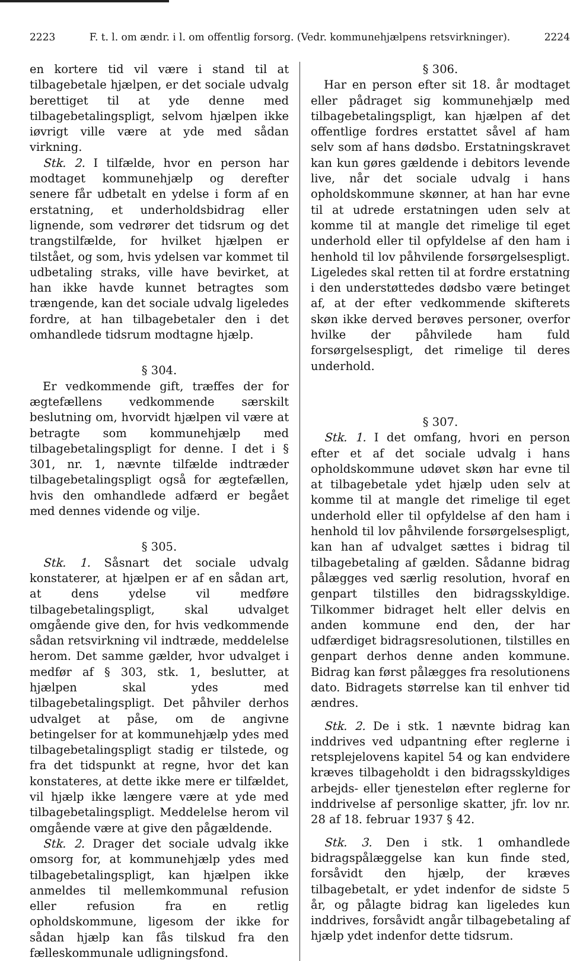2223 F. t. l. om ændr. i l. om offentlig forsorg. (Vedr. kommunehjælpens retsvirkninger). 2224
en kortere tid vil være i stand til at tilbagebetale hjælpen, er det sociale udvalg berettiget til at yde denne med tilbagebetalingspligt, selvom hjælpen ikke iøvrigt ville være at yde med sådan virkning.
Stk. 2. I tilfælde, hvor en person har modtaget kommunehjælp og derefter senere får udbetalt en ydelse i form af en erstatning, et underholdsbidrag eller lignende, som vedrører det tidsrum og det trangstilfælde, for hvilket hjælpen er tilstået, og som, hvis ydelsen var kommet til udbetaling straks, ville have bevirket, at han ikke havde kunnet betragtes som trængende, kan det sociale udvalg ligeledes fordre, at han tilbagebetaler den i det omhandlede tidsrum modtagne hjælp.
§ 304.
Er vedkommende gift, træffes der for ægtefællens vedkommende særskilt beslutning om, hvorvidt hjælpen vil være at betragte som kommunehjælp med tilbagebetalingspligt for denne. I det i § 301, nr. 1, nævnte tilfælde indtræder tilbagebetalingspligt også for ægtefællen, hvis den omhandlede adfærd er begået med dennes vidende og vilje.
§ 305.
Stk. 1. Såsnart det sociale udvalg konstaterer, at hjælpen er af en sådan art, at dens ydelse vil medføre tilbagebetalingspligt, skal udvalget omgående give den, for hvis vedkommende sådan retsvirkning vil indtræde, meddelelse herom. Det samme gælder, hvor udvalget i medfør af § 303, stk. 1, beslutter, at hjælpen skal ydes med tilbagebetalingspligt. Det påhviler derhos udvalget at påse, om de angivne betingelser for at kommunehjælp ydes med tilbagebetalingspligt stadig er tilstede, og fra det tidspunkt at regne, hvor det kan konstateres, at dette ikke mere er tilfældet, vil hjælp ikke længere være at yde med tilbagebetalingspligt. Meddelelse herom vil omgående være at give den pågældende.
Stk. 2. Drager det sociale udvalg ikke omsorg for, at kommunehjælp ydes med tilbagebetalingspligt, kan hjælpen ikke anmeldes til mellemkommunal refusion eller refusion fra en retlig opholdskommune, ligesom der ikke for sådan hjælp kan fås tilskud fra den fælleskommunale udligningsfond.
§ 306.
Har en person efter sit 18. år modtaget eller pådraget sig kommunehjælp med tilbagebetalingspligt, kan hjælpen af det offentlige fordres erstattet såvel af ham selv som af hans dødsbo. Erstatningskravet kan kun gøres gældende i debitors levende live, når det sociale udvalg i hans opholdskommune skønner, at han har evne til at udrede erstatningen uden selv at komme til at mangle det rimelige til eget underhold eller til opfyldelse af den ham i henhold til lov påhvilende forsørgelsespligt. Ligeledes skal retten til at fordre erstatning i den understøttedes dødsbo være betinget af, at der efter vedkommende skifterets skøn ikke derved berøves personer, overfor hvilke der påhvilede ham fuld forsørgelsespligt, det rimelige til deres underhold.
§ 307.
Stk. 1. I det omfang, hvori en person efter et af det sociale udvalg i hans opholdskommune udøvet skøn har evne til at tilbagebetale ydet hjælp uden selv at komme til at mangle det rimelige til eget underhold eller til opfyldelse af den ham i henhold til lov påhvilende forsørgelsespligt, kan han af udvalget sættes i bidrag til tilbagebetaling af gælden. Sådanne bidrag pålægges ved særlig resolution, hvoraf en genpart tilstilles den bidragsskyldige. Tilkommer bidraget helt eller delvis en anden kommune end den, der har udfærdiget bidragsresolutionen, tilstilles en genpart derhos denne anden kommune. Bidrag kan først pålægges fra resolutionens dato. Bidragets størrelse kan til enhver tid ændres.
Stk. 2. De i stk. 1 nævnte bidrag kan inddrives ved udpantning efter reglerne i retsplejelovens kapitel 54 og kan endvidere kræves tilbageholdt i den bidragsskyldiges arbejds- eller tjenesteløn efter reglerne for inddrivelse af personlige skatter, jfr. lov nr. 28 af 18. februar 1937 § 42.
Stk. 3. Den i stk. 1 omhandlede bidragspålæggelse kan kun finde sted, forsåvidt den hjælp, der kræves tilbagebetalt, er ydet indenfor de sidste 5 år, og pålagte bidrag kan ligeledes kun inddrives, forsåvidt angår tilbagebetaling af hjælp ydet indenfor dette tidsrum.